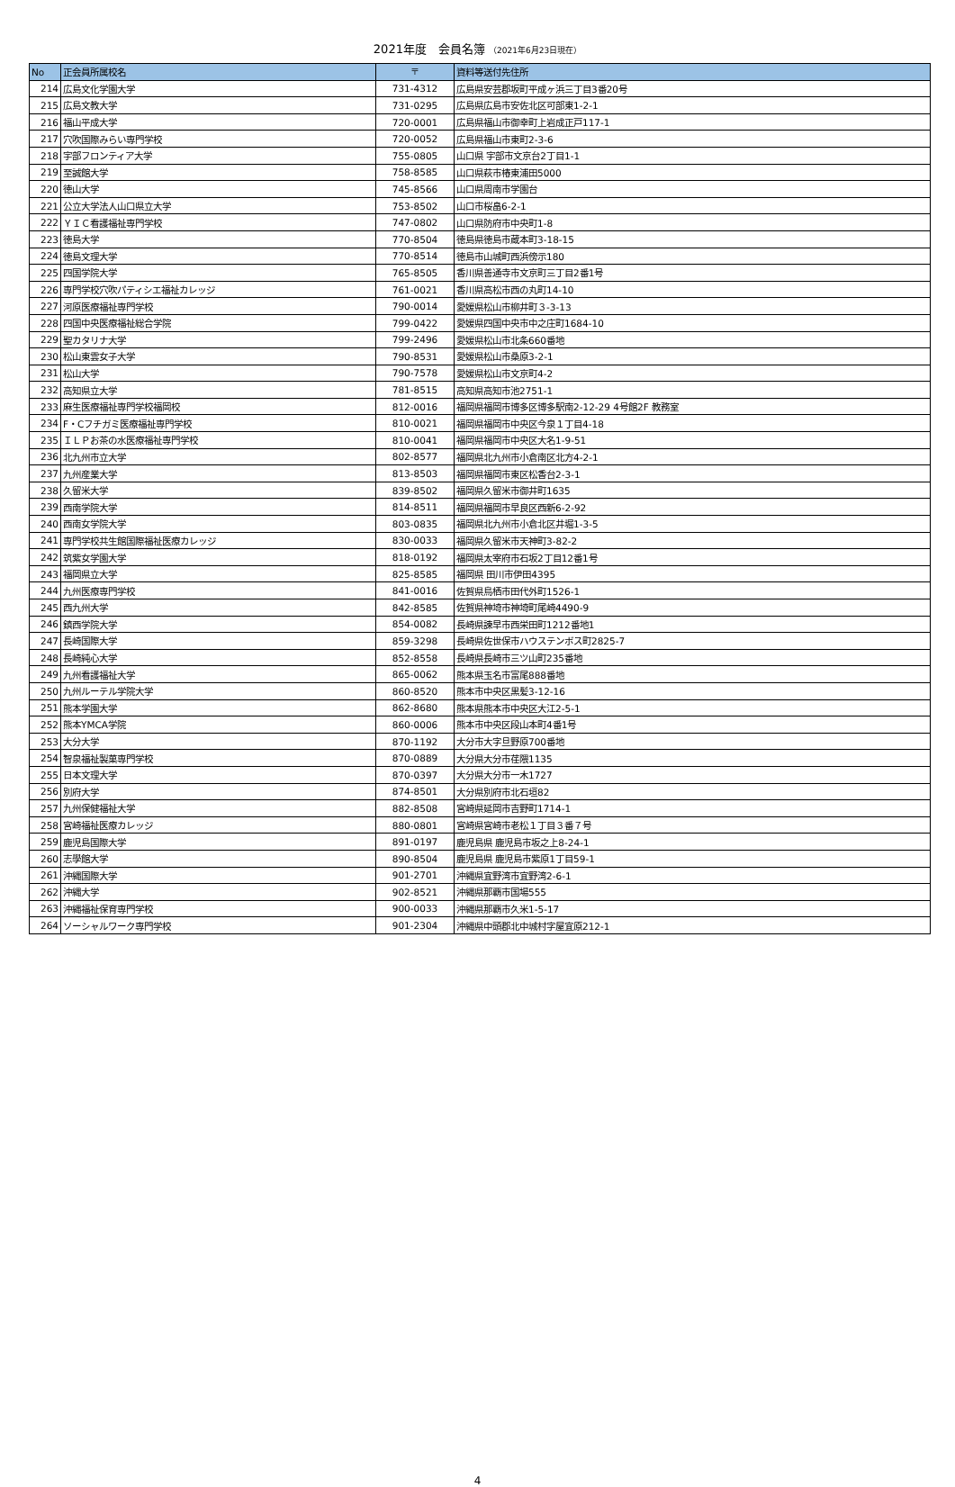2021年度　会員名簿 （2021年6月23日現在）
| No | 正会員所属校名 | 〒 | 資料等送付先住所 |
| --- | --- | --- | --- |
| 214 | 広島文化学園大学 | 731-4312 | 広島県安芸郡坂町平成ヶ浜三丁目3番20号 |
| 215 | 広島文教大学 | 731-0295 | 広島県広島市安佐北区可部東1-2-1 |
| 216 | 福山平成大学 | 720-0001 | 広島県福山市御幸町上岩成正戸117-1 |
| 217 | 穴吹国際みらい専門学校 | 720-0052 | 広島県福山市東町2-3-6 |
| 218 | 宇部フロンティア大学 | 755-0805 | 山口県 宇部市文京台2丁目1-1 |
| 219 | 至誠館大学 | 758-8585 | 山口県萩市椿東浦田5000 |
| 220 | 徳山大学 | 745-8566 | 山口県周南市学園台 |
| 221 | 公立大学法人山口県立大学 | 753-8502 | 山口市桜畠6-2-1 |
| 222 | ＹＩＣ看護福祉専門学校 | 747-0802 | 山口県防府市中央町1-8 |
| 223 | 徳島大学 | 770-8504 | 徳島県徳島市蔵本町3-18-15 |
| 224 | 徳島文理大学 | 770-8514 | 徳島市山城町西浜傍示180 |
| 225 | 四国学院大学 | 765-8505 | 香川県善通寺市文京町三丁目2番1号 |
| 226 | 専門学校穴吹パティシエ福祉カレッジ | 761-0021 | 香川県高松市西の丸町14-10 |
| 227 | 河原医療福祉専門学校 | 790-0014 | 愛媛県松山市柳井町３-3-13 |
| 228 | 四国中央医療福祉総合学院 | 799-0422 | 愛媛県四国中央市中之庄町1684-10 |
| 229 | 聖カタリナ大学 | 799-2496 | 愛媛県松山市北条660番地 |
| 230 | 松山東雲女子大学 | 790-8531 | 愛媛県松山市桑原3-2-1 |
| 231 | 松山大学 | 790-7578 | 愛媛県松山市文京町4-2 |
| 232 | 高知県立大学 | 781-8515 | 高知県高知市池2751-1 |
| 233 | 麻生医療福祉専門学校福岡校 | 812-0016 | 福岡県福岡市博多区博多駅南2-12-29 4号館2F 教務室 |
| 234 | F・Cフチガミ医療福祉専門学校 | 810-0021 | 福岡県福岡市中央区今泉１丁目4-18 |
| 235 | ＩＬＰお茶の水医療福祉専門学校 | 810-0041 | 福岡県福岡市中央区大名1-9-51 |
| 236 | 北九州市立大学 | 802-8577 | 福岡県北九州市小倉南区北方4-2-1 |
| 237 | 九州産業大学 | 813-8503 | 福岡県福岡市東区松香台2-3-1 |
| 238 | 久留米大学 | 839-8502 | 福岡県久留米市御井町1635 |
| 239 | 西南学院大学 | 814-8511 | 福岡県福岡市早良区西新6-2-92 |
| 240 | 西南女学院大学 | 803-0835 | 福岡県北九州市小倉北区井堀1-3-5 |
| 241 | 専門学校共生館国際福祉医療カレッジ | 830-0033 | 福岡県久留米市天神町3-82-2 |
| 242 | 筑紫女学園大学 | 818-0192 | 福岡県太宰府市石坂2丁目12番1号 |
| 243 | 福岡県立大学 | 825-8585 | 福岡県 田川市伊田4395 |
| 244 | 九州医療専門学校 | 841-0016 | 佐賀県鳥栖市田代外町1526-1 |
| 245 | 西九州大学 | 842-8585 | 佐賀県神埼市神埼町尾崎4490-9 |
| 246 | 鎮西学院大学 | 854-0082 | 長崎県諫早市西栄田町1212番地1 |
| 247 | 長崎国際大学 | 859-3298 | 長崎県佐世保市ハウステンボス町2825-7 |
| 248 | 長崎純心大学 | 852-8558 | 長崎県長崎市三ツ山町235番地 |
| 249 | 九州看護福祉大学 | 865-0062 | 熊本県玉名市富尾888番地 |
| 250 | 九州ルーテル学院大学 | 860-8520 | 熊本市中央区黒髪3-12-16 |
| 251 | 熊本学園大学 | 862-8680 | 熊本県熊本市中央区大江2-5-1 |
| 252 | 熊本YMCA学院 | 860-0006 | 熊本市中央区段山本町4番1号 |
| 253 | 大分大学 | 870-1192 | 大分市大字旦野原700番地 |
| 254 | 智泉福祉製菓専門学校 | 870-0889 | 大分県大分市荏隈1135 |
| 255 | 日本文理大学 | 870-0397 | 大分県大分市一木1727 |
| 256 | 別府大学 | 874-8501 | 大分県別府市北石垣82 |
| 257 | 九州保健福祉大学 | 882-8508 | 宮崎県延岡市吉野町1714-1 |
| 258 | 宮崎福祉医療カレッジ | 880-0801 | 宮崎県宮崎市老松１丁目３番７号 |
| 259 | 鹿児島国際大学 | 891-0197 | 鹿児島県 鹿児島市坂之上8-24-1 |
| 260 | 志學館大学 | 890-8504 | 鹿児島県 鹿児島市紫原1丁目59-1 |
| 261 | 沖縄国際大学 | 901-2701 | 沖縄県宜野湾市宜野湾2-6-1 |
| 262 | 沖縄大学 | 902-8521 | 沖縄県那覇市国場555 |
| 263 | 沖縄福祉保育専門学校 | 900-0033 | 沖縄県那覇市久米1-5-17 |
| 264 | ソーシャルワーク専門学校 | 901-2304 | 沖縄県中頭郡北中城村字屋宜原212-1 |
4